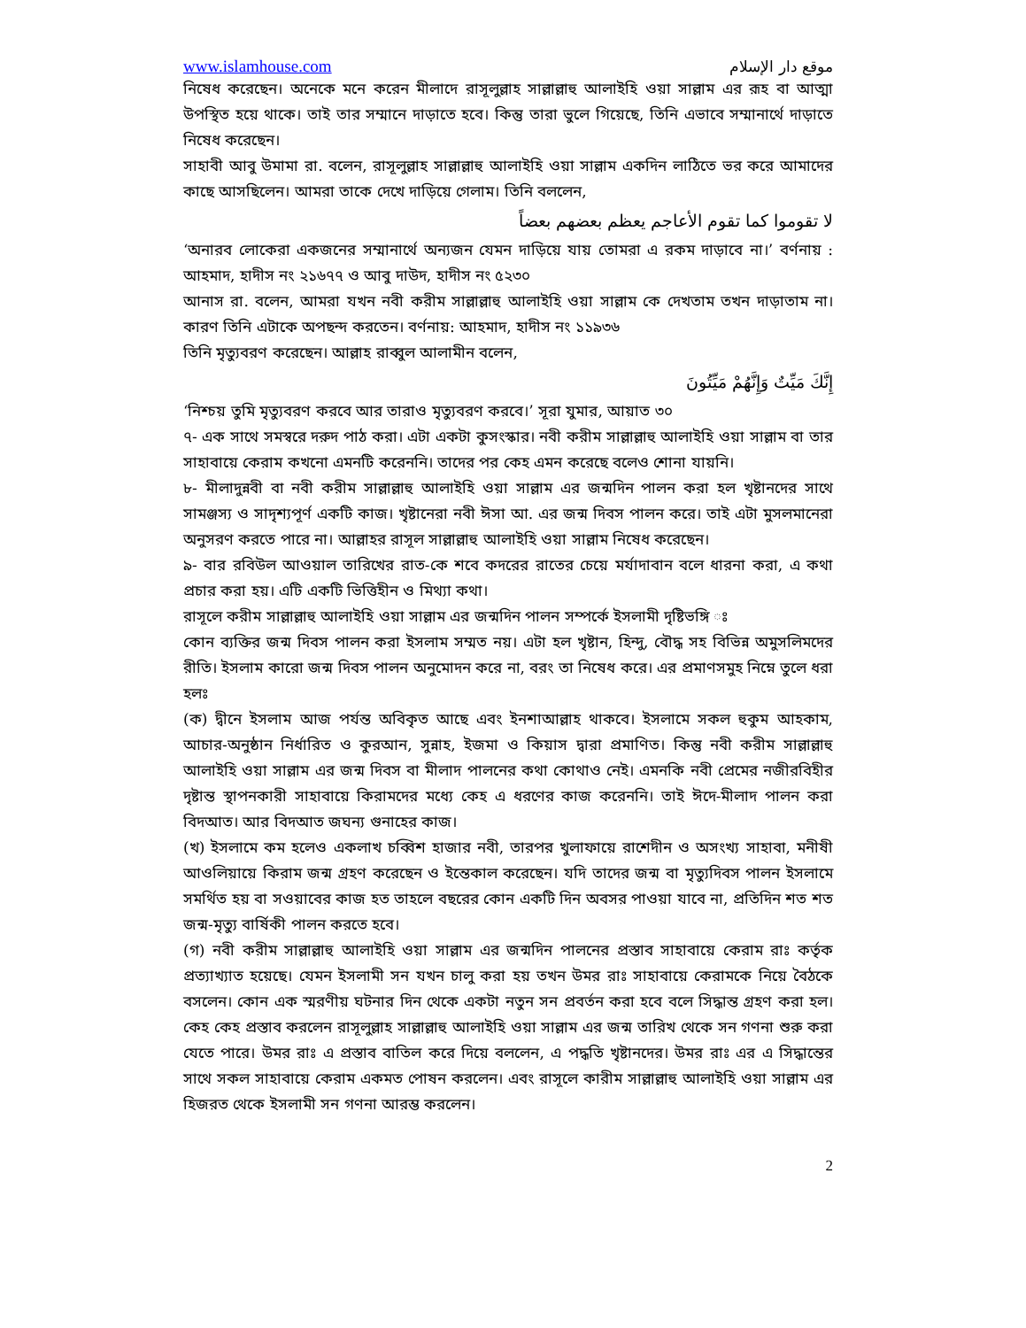www.islamhouse.com موقع دار الإسلام
নিষেধ করেছেন। অনেকে মনে করেন মীলাদে রাসূলুল্লাহ সাল্লাল্লাহু আলাইহি ওয়া সাল্লাম এর রূহ বা আত্মা উপস্থিত হয়ে থাকে। তাই তার সম্মানে দাড়াতে হবে। কিন্তু তারা ভুলে গিয়েছে, তিনি এভাবে সম্মানার্থে দাড়াতে নিষেধ করেছেন।
সাহাবী আবু উমামা রা. বলেন, রাসূলুল্লাহ সাল্লাল্লাহু আলাইহি ওয়া সাল্লাম একদিন লাঠিতে ভর করে আমাদের কাছে আসছিলেন। আমরা তাকে দেখে দাড়িয়ে গেলাম। তিনি বললেন,
لا تقوموا كما تقوم الأعاجم يعظم بعضهم بعضاً
‘অনারব লোকেরা একজনের সম্মানার্থে অন্যজন যেমন দাড়িয়ে যায় তোমরা এ রকম দাড়াবে না।’ বর্ণনায় : আহমাদ, হাদীস নং ২১৬৭৭ ও আবু দাউদ, হাদীস নং ৫২৩০
আনাস রা. বলেন, আমরা যখন নবী করীম সাল্লাল্লাহু আলাইহি ওয়া সাল্লাম কে দেখতাম তখন দাড়াতাম না। কারণ তিনি এটাকে অপছন্দ করতেন। বর্ণনায়: আহমাদ, হাদীস নং ১১৯৩৬
তিনি মৃত্যুবরণ করেছেন। আল্লাহ রাব্বুল আলামীন বলেন,
إِنَّكَ مَيِّتٌ وَإِنَّهُمْ مَيِّتُونَ
‘নিশ্চয় তুমি মৃত্যুবরণ করবে আর তারাও মৃত্যুবরণ করবে।’ সূরা যুমার, আয়াত ৩০
৭- এক সাথে সমস্বরে দরুদ পাঠ করা। এটা একটা কুসংস্কার। নবী করীম সাল্লাল্লাহু আলাইহি ওয়া সাল্লাম বা তার সাহাবায়ে কেরাম কখনো এমনটি করেননি। তাদের পর কেহ এমন করেছে বলেও শোনা যায়নি।
৮- মীলাদুন্নবী বা নবী করীম সাল্লাল্লাহু আলাইহি ওয়া সাল্লাম এর জন্মদিন পালন করা হল খৃষ্টানদের সাথে সামঞ্জস্য ও সাদৃশ্যপূর্ণ একটি কাজ। খৃষ্টানেরা নবী ঈসা আ. এর জন্ম দিবস পালন করে। তাই এটা মুসলমানেরা অনুসরণ করতে পারে না। আল্লাহর রাসূল সাল্লাল্লাহু আলাইহি ওয়া সাল্লাম নিষেধ করেছেন।
৯- বার রবিউল আওয়াল তারিখের রাত-কে শবে কদরের রাতের চেয়ে মর্যাদাবান বলে ধারনা করা, এ কথা প্রচার করা হয়। এটি একটি ভিত্তিহীন ও মিথ্যা কথা।
রাসূলে করীম সাল্লাল্লাহু আলাইহি ওয়া সাল্লাম এর জন্মদিন পালন সম্পর্কে ইসলামী দৃষ্টিভঙ্গি ঃ
কোন ব্যক্তির জন্ম দিবস পালন করা ইসলাম সম্মত নয়। এটা হল খৃষ্টান, হিন্দু, বৌদ্ধ সহ বিভিন্ন অমুসলিমদের রীতি। ইসলাম কারো জন্ম দিবস পালন অনুমোদন করে না, বরং তা নিষেধ করে। এর প্রমাণসমুহ নিম্নে তুলে ধরা হলঃ
(ক) দ্বীনে ইসলাম আজ পর্যন্ত অবিকৃত আছে এবং ইনশাআল্লাহ থাকবে। ইসলামে সকল হুকুম আহকাম, আচার-অনুষ্ঠান নির্ধারিত ও কুরআন, সুন্নাহ, ইজমা ও কিয়াস দ্বারা প্রমাণিত। কিন্তু নবী করীম সাল্লাল্লাহু আলাইহি ওয়া সাল্লাম এর জন্ম দিবস বা মীলাদ পালনের কথা কোথাও নেই। এমনকি নবী প্রেমের নজীরবিহীর দৃষ্টান্ত স্থাপনকারী সাহাবায়ে কিরামদের মধ্যে কেহ এ ধরণের কাজ করেননি। তাই ঈদে-মীলাদ পালন করা বিদআত। আর বিদআত জঘন্য গুনাহের কাজ।
(খ) ইসলামে কম হলেও একলাখ চব্বিশ হাজার নবী, তারপর খুলাফায়ে রাশেদীন ও অসংখ্য সাহাবা, মনীষী আওলিয়ায়ে কিরাম জন্ম গ্রহণ করেছেন ও ইন্তেকাল করেছেন। যদি তাদের জন্ম বা মৃত্যুদিবস পালন ইসলামে সমর্থিত হয় বা সওয়াবের কাজ হত তাহলে বছরের কোন একটি দিন অবসর পাওয়া যাবে না, প্রতিদিন শত শত জন্ম-মৃত্যু বার্ষিকী পালন করতে হবে।
(গ) নবী করীম সাল্লাল্লাহু আলাইহি ওয়া সাল্লাম এর জন্মদিন পালনের প্রস্তাব সাহাবায়ে কেরাম রাঃ কর্তৃক প্রত্যাখ্যাত হয়েছে। যেমন ইসলামী সন যখন চালু করা হয় তখন উমর রাঃ সাহাবায়ে কেরামকে নিয়ে বৈঠকে বসলেন। কোন এক স্মরণীয় ঘটনার দিন থেকে একটা নতুন সন প্রবর্তন করা হবে বলে সিদ্ধান্ত গ্রহণ করা হল। কেহ কেহ প্রস্তাব করলেন রাসূলুল্লাহ সাল্লাল্লাহু আলাইহি ওয়া সাল্লাম এর জন্ম তারিখ থেকে সন গণনা শুরু করা যেতে পারে। উমর রাঃ এ প্রস্তাব বাতিল করে দিয়ে বললেন, এ পদ্ধতি খৃষ্টানদের। উমর রাঃ এর এ সিদ্ধান্তের সাথে সকল সাহাবায়ে কেরাম একমত পোষন করলেন। এবং রাসূলে কারীম সাল্লাল্লাহু আলাইহি ওয়া সাল্লাম এর হিজরত থেকে ইসলামী সন গণনা আরম্ভ করলেন।
2